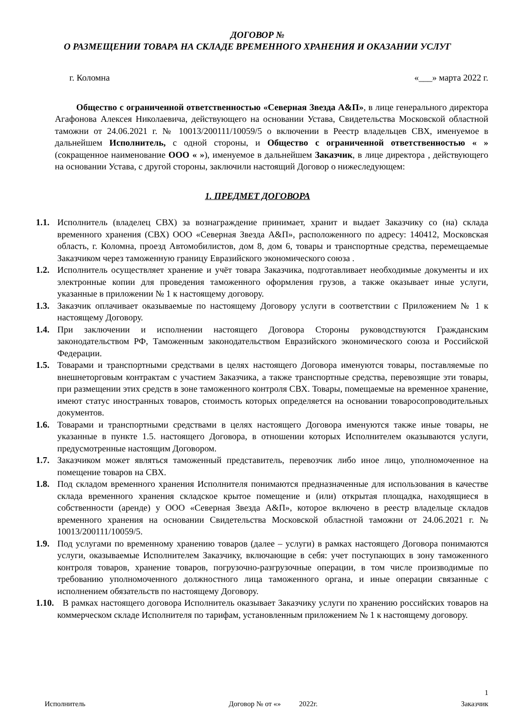ДОГОВОР №
О РАЗМЕЩЕНИИ ТОВАРА НА СКЛАДЕ ВРЕМЕННОГО ХРАНЕНИЯ И ОКАЗАНИИ УСЛУГ
г. Коломна «___» марта 2022 г.
Общество с ограниченной ответственностью «Северная Звезда А&П», в лице генерального директора Агафонова Алексея Николаевича, действующего на основании Устава, Свидетельства Московской областной таможни от 24.06.2021 г. № 10013/200111/10059/5 о включении в Реестр владельцев СВХ, именуемое в дальнейшем Исполнитель, с одной стороны, и Общество с ограниченной ответственностью « » (сокращенное наименование ООО « »), именуемое в дальнейшем Заказчик, в лице директора , действующего на основании Устава, с другой стороны, заключили настоящий Договор о нижеследующем:
1. ПРЕДМЕТ ДОГОВОРА
1.1. Исполнитель (владелец СВХ) за вознаграждение принимает, хранит и выдает Заказчику со (на) склада временного хранения (СВХ) ООО «Северная Звезда А&П», расположенного по адресу: 140412, Московская область, г. Коломна, проезд Автомобилистов, дом 8, дом 6, товары и транспортные средства, перемещаемые Заказчиком через таможенную границу Евразийского экономического союза .
1.2. Исполнитель осуществляет хранение и учёт товара Заказчика, подготавливает необходимые документы и их электронные копии для проведения таможенного оформления грузов, а также оказывает иные услуги, указанные в приложении № 1 к настоящему договору.
1.3. Заказчик оплачивает оказываемые по настоящему Договору услуги в соответствии с Приложением № 1 к настоящему Договору.
1.4. При заключении и исполнении настоящего Договора Стороны руководствуются Гражданским законодательством РФ, Таможенным законодательством Евразийского экономического союза и Российской Федерации.
1.5. Товарами и транспортными средствами в целях настоящего Договора именуются товары, поставляемые по внешнеторговым контрактам с участием Заказчика, а также транспортные средства, перевозящие эти товары, при размещении этих средств в зоне таможенного контроля СВХ. Товары, помещаемые на временное хранение, имеют статус иностранных товаров, стоимость которых определяется на основании товаросопроводительных документов.
1.6. Товарами и транспортными средствами в целях настоящего Договора именуются также иные товары, не указанные в пункте 1.5. настоящего Договора, в отношении которых Исполнителем оказываются услуги, предусмотренные настоящим Договором.
1.7. Заказчиком может являться таможенный представитель, перевозчик либо иное лицо, уполномоченное на помещение товаров на СВХ.
1.8. Под складом временного хранения Исполнителя понимаются предназначенные для использования в качестве склада временного хранения складское крытое помещение и (или) открытая площадка, находящиеся в собственности (аренде) у ООО «Северная Звезда А&П», которое включено в реестр владельце складов временного хранения на основании Свидетельства Московской областной таможни от 24.06.2021 г. № 10013/200111/10059/5.
1.9. Под услугами по временному хранению товаров (далее – услуги) в рамках настоящего Договора понимаются услуги, оказываемые Исполнителем Заказчику, включающие в себя: учет поступающих в зону таможенного контроля товаров, хранение товаров, погрузочно-разгрузочные операции, в том числе производимые по требованию уполномоченного должностного лица таможенного органа, и иные операции связанные с исполнением обязательств по настоящему Договору.
1.10. В рамках настоящего договора Исполнитель оказывает Заказчику услуги по хранению российских товаров на коммерческом складе Исполнителя по тарифам, установленным приложением № 1 к настоящему договору.
1
Исполнитель Договор № от «» 2022г. Заказчик